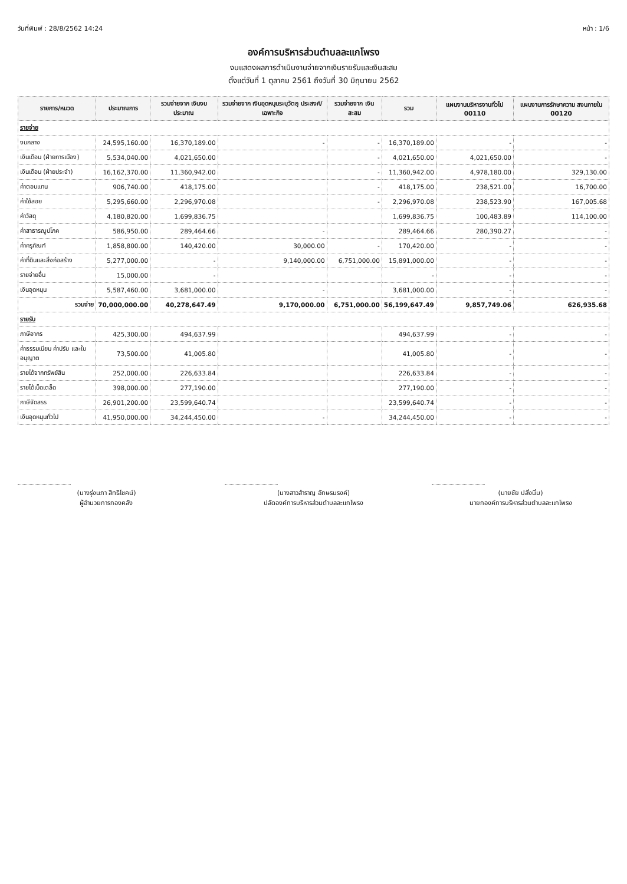วันที่พิมพ์ : 28/8/2562 14:24 หน้า : 1/6
องค์การบริหารส่วนตำบลละแกโพรง
งบแสดงผลการดำเนินงานจ่ายจากเงินรายรับและเงินสะสม
ตั้งแต่วันที่ 1 ตุลาคม 2561 ถึงวันที่ 30 มิถุนายน 2562
| รายการ/หมวด | ประมาณการ | รวมจ่ายจาก เงินงบประมาณ | รวมจ่ายจาก เงินอุดหนุนระบุวัตถุ ประสงค์/เฉพาะกิจ | รวมจ่ายจาก เงินสะสม | รวม | แผนงานบริหารงานทั่วไป 00110 | แผนงานการรักษาความ สงบภายใน 00120 |
| --- | --- | --- | --- | --- | --- | --- | --- |
| รายจ่าย | | | | | | | |
| งบกลาง | 24,595,160.00 | 16,370,189.00 | - | - | 16,370,189.00 | - | - |
| เงินเดือน (ฝ่ายการเมือง) | 5,534,040.00 | 4,021,650.00 | | - | 4,021,650.00 | 4,021,650.00 | - |
| เงินเดือน (ฝ่ายประจำ) | 16,162,370.00 | 11,360,942.00 | | - | 11,360,942.00 | 4,978,180.00 | 329,130.00 |
| ค่าตอบแทน | 906,740.00 | 418,175.00 | | - | 418,175.00 | 238,521.00 | 16,700.00 |
| ค่าใช้สอย | 5,295,660.00 | 2,296,970.08 | | - | 2,296,970.08 | 238,523.90 | 167,005.68 |
| ค่าวัสดุ | 4,180,820.00 | 1,699,836.75 | | | 1,699,836.75 | 100,483.89 | 114,100.00 |
| ค่าสาธารณูปโภค | 586,950.00 | 289,464.66 | - | | 289,464.66 | 280,390.27 | - |
| ค่าครุภัณฑ์ | 1,858,800.00 | 140,420.00 | 30,000.00 | - | 170,420.00 | - | - |
| ค่าที่ดินและสิ่งก่อสร้าง | 5,277,000.00 | - | 9,140,000.00 | 6,751,000.00 | 15,891,000.00 | - | - |
| รายจ่ายอื่น | 15,000.00 | - | | | - | - | - |
| เงินอุดหนุน | 5,587,460.00 | 3,681,000.00 | - | | 3,681,000.00 | - | - |
| รวมจ่าย | 70,000,000.00 | 40,278,647.49 | 9,170,000.00 | 6,751,000.00 | 56,199,647.49 | 9,857,749.06 | 626,935.68 |
| รายรับ | | | | | | | |
| ภาษีอากร | 425,300.00 | 494,637.99 | | | 494,637.99 | - | - |
| ค่าธรรมเนียม ค่าปรับ และใบอนุญาต | 73,500.00 | 41,005.80 | | | 41,005.80 | - | - |
| รายได้จากทรัพย์สิน | 252,000.00 | 226,633.84 | | | 226,633.84 | - | - |
| รายได้เบ็ดเตล็ด | 398,000.00 | 277,190.00 | | | 277,190.00 | - | - |
| ภาษีจัดสรร | 26,901,200.00 | 23,599,640.74 | | | 23,599,640.74 | - | - |
| เงินอุดหนุนทั่วไป | 41,950,000.00 | 34,244,450.00 | - | | 34,244,450.00 | - | - |
(นางรุ่งนภา สิทธิโชคน์)
ผู้อำนวยการกองคลัง
(นางสาวสำราญ อักษรนรงค์)
ปลัดองค์การบริหารส่วนตำบลละแกโพรง
(นายชัย ปลั่งนิ่ม)
นายกองค์การบริหารส่วนตำบลละแกโพรง